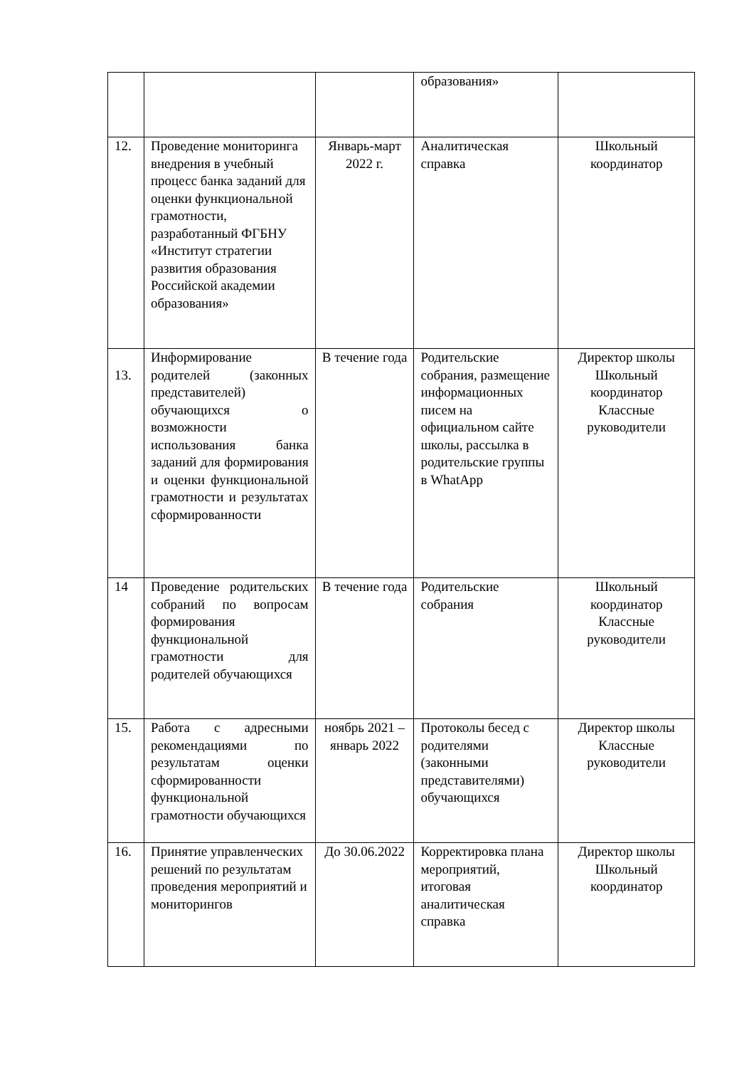| | | | образования» | |
| 12. | Проведение мониторинга внедрения в учебный процесс банка заданий для оценки функциональной грамотности, разработанный ФГБНУ «Институт стратегии развития образования Российской академии образования» | Январь-март 2022 г. | Аналитическая справка | Школьный координатор |
| 13. | Информирование родителей (законных представителей) обучающихся о возможности использования банка заданий для формирования и оценки функциональной грамотности и результатах сформированности | В течение года | Родительские собрания, размещение информационных писем на официальном сайте школы, рассылка в родительские группы в WhatApp | Директор школы Школьный координатор Классные руководители |
| 14 | Проведение родительских собраний по вопросам формирования функциональной грамотности для родителей обучающихся | В течение года | Родительские собрания | Школьный координатор Классные руководители |
| 15. | Работа с адресными рекомендациями по результатам оценки сформированности функциональной грамотности обучающихся | ноябрь 2021 – январь 2022 | Протоколы бесед с родителями (законными представителями) обучающихся | Директор школы Классные руководители |
| 16. | Принятие управленческих решений по результатам проведения мероприятий и мониторингов | До 30.06.2022 | Корректировка плана мероприятий, итоговая аналитическая справка | Директор школы Школьный координатор |